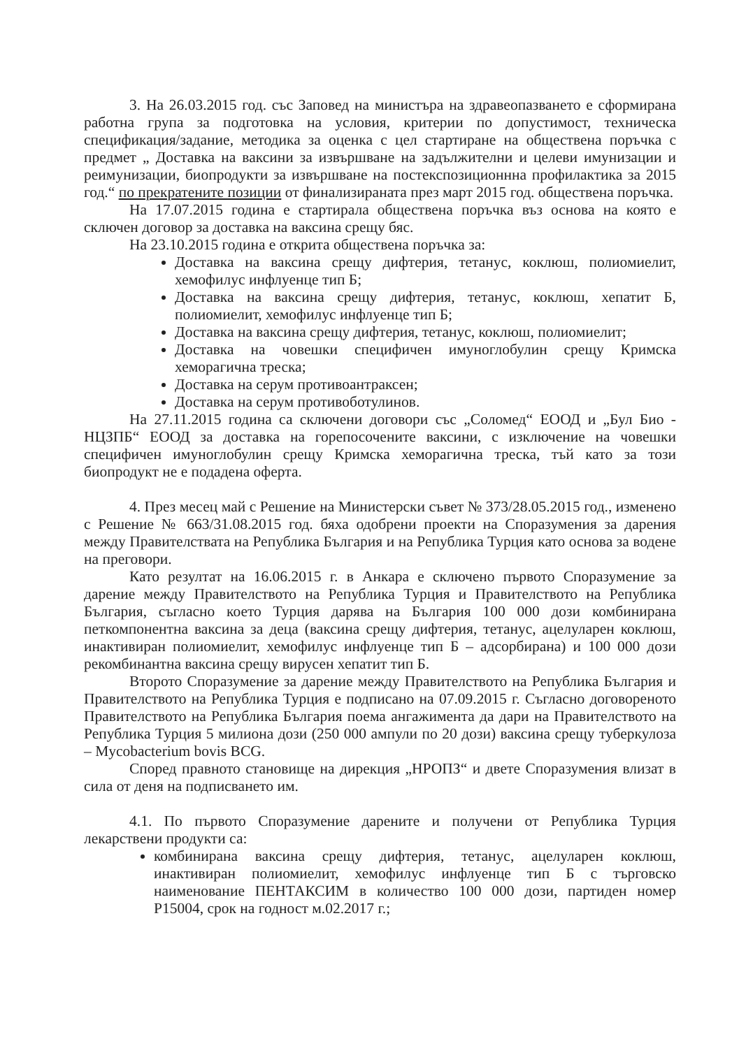3. На 26.03.2015 год. със Заповед на министъра на здравеопазването е сформирана работна група за подготовка на условия, критерии по допустимост, техническа спецификация/задание, методика за оценка с цел стартиране на обществена поръчка с предмет „ Доставка на ваксини за извършване на задължителни и целеви имунизации и реимунизации, биопродукти за извършване на постекспозиционнна профилактика за 2015 год.“ по прекратените позиции от финализираната през март 2015 год. обществена поръчка.
На 17.07.2015 година е стартирала обществена поръчка въз основа на която е сключен договор за доставка на ваксина срещу бяс.
На 23.10.2015 година е открита обществена поръчка за:
Доставка на ваксина срещу дифтерия, тетанус, коклюш, полиомиелит, хемофилус инфлуенце тип Б;
Доставка на ваксина срещу дифтерия, тетанус, коклюш, хепатит Б, полиомиелит, хемофилус инфлуенце тип Б;
Доставка на ваксина срещу дифтерия, тетанус, коклюш, полиомиелит;
Доставка на човешки специфичен имуноглобулин срещу Кримска хеморагична треска;
Доставка на серум противоантраксен;
Доставка на серум противоботулинов.
На 27.11.2015 година са сключени договори със „Соломед“ ЕООД и „Бул Био - НЦЗПБ“ ЕООД за доставка на горепосочените ваксини, с изключение на човешки специфичен имуноглобулин срещу Кримска хеморагична треска, тъй като за този биопродукт не е подадена оферта.
4. През месец май с Решение на Министерски съвет № 373/28.05.2015 год., изменено с Решение № 663/31.08.2015 год. бяха одобрени проекти на Споразумения за дарения между Правителствата на Република България и на Република Турция като основа за водене на преговори.
Като резултат на 16.06.2015 г. в Анкара е сключено първото Споразумение за дарение между Правителството на Република Турция и Правителството на Република България, съгласно което Турция дарява на България 100 000 дози комбинирана петкомпонентна ваксина за деца (ваксина срещу дифтерия, тетанус, ацелуларен коклюш, инактивиран полиомиелит, хемофилус инфлуенце тип Б – адсорбирана) и 100 000 дози рекомбинантна ваксина срещу вирусен хепатит тип Б.
Второто Споразумение за дарение между Правителството на Република България и Правителството на Република Турция е подписано на 07.09.2015 г. Съгласно договореното Правителството на Република България поема ангажимента да дари на Правителството на Република Турция 5 милиона дози (250 000 ампули по 20 дози) ваксина срещу туберкулоза – Mycobacterium bovis BCG.
Според правното становище на дирекция „НРОПЗ“ и двете Споразумения влизат в сила от деня на подписването им.
4.1. По първото Споразумение дарените и получени от Република Турция лекарствени продукти са:
комбинирана ваксина срещу дифтерия, тетанус, ацелуларен коклюш, инактивиран полиомиелит, хемофилус инфлуенце тип Б с търговско наименование ПЕНТАКСИМ в количество 100 000 дози, партиден номер P15004, срок на годност м.02.2017 г.;